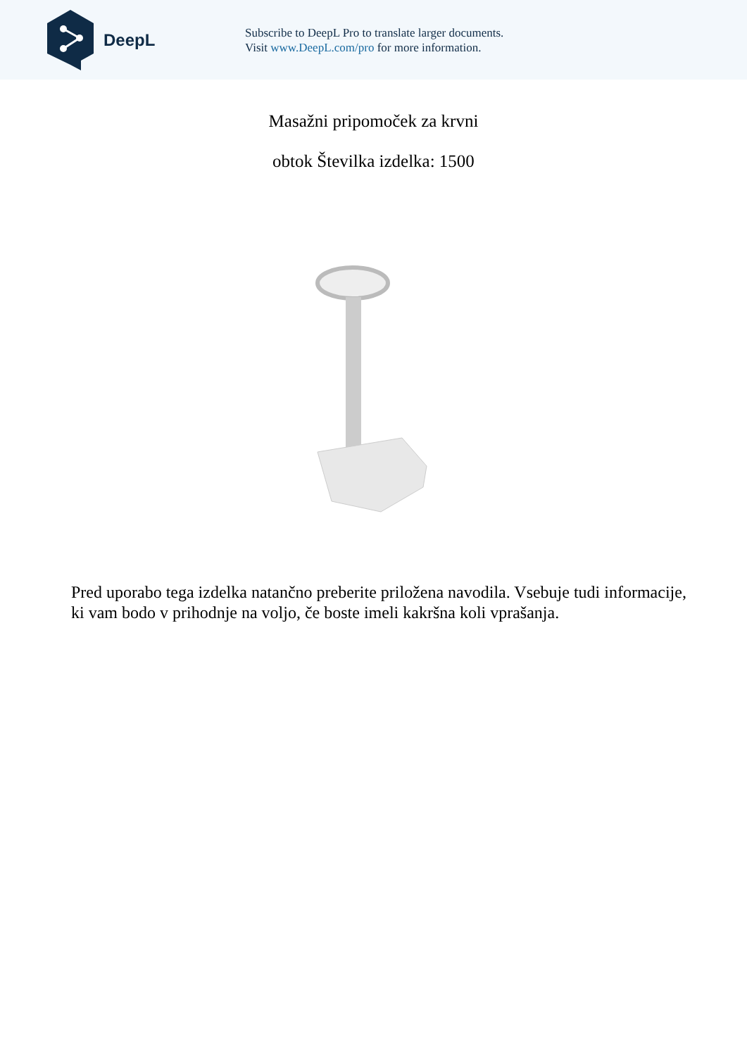DeepL
Subscribe to DeepL Pro to translate larger documents.
Visit www.DeepL.com/pro for more information.
Masažni pripomoček za krvni
obtok Številka izdelka: 1500
Pred uporabo tega izdelka natančno preberite priložena navodila. Vsebuje tudi informacije, ki vam bodo v prihodnje na voljo, če boste imeli kakršna koli vprašanja.